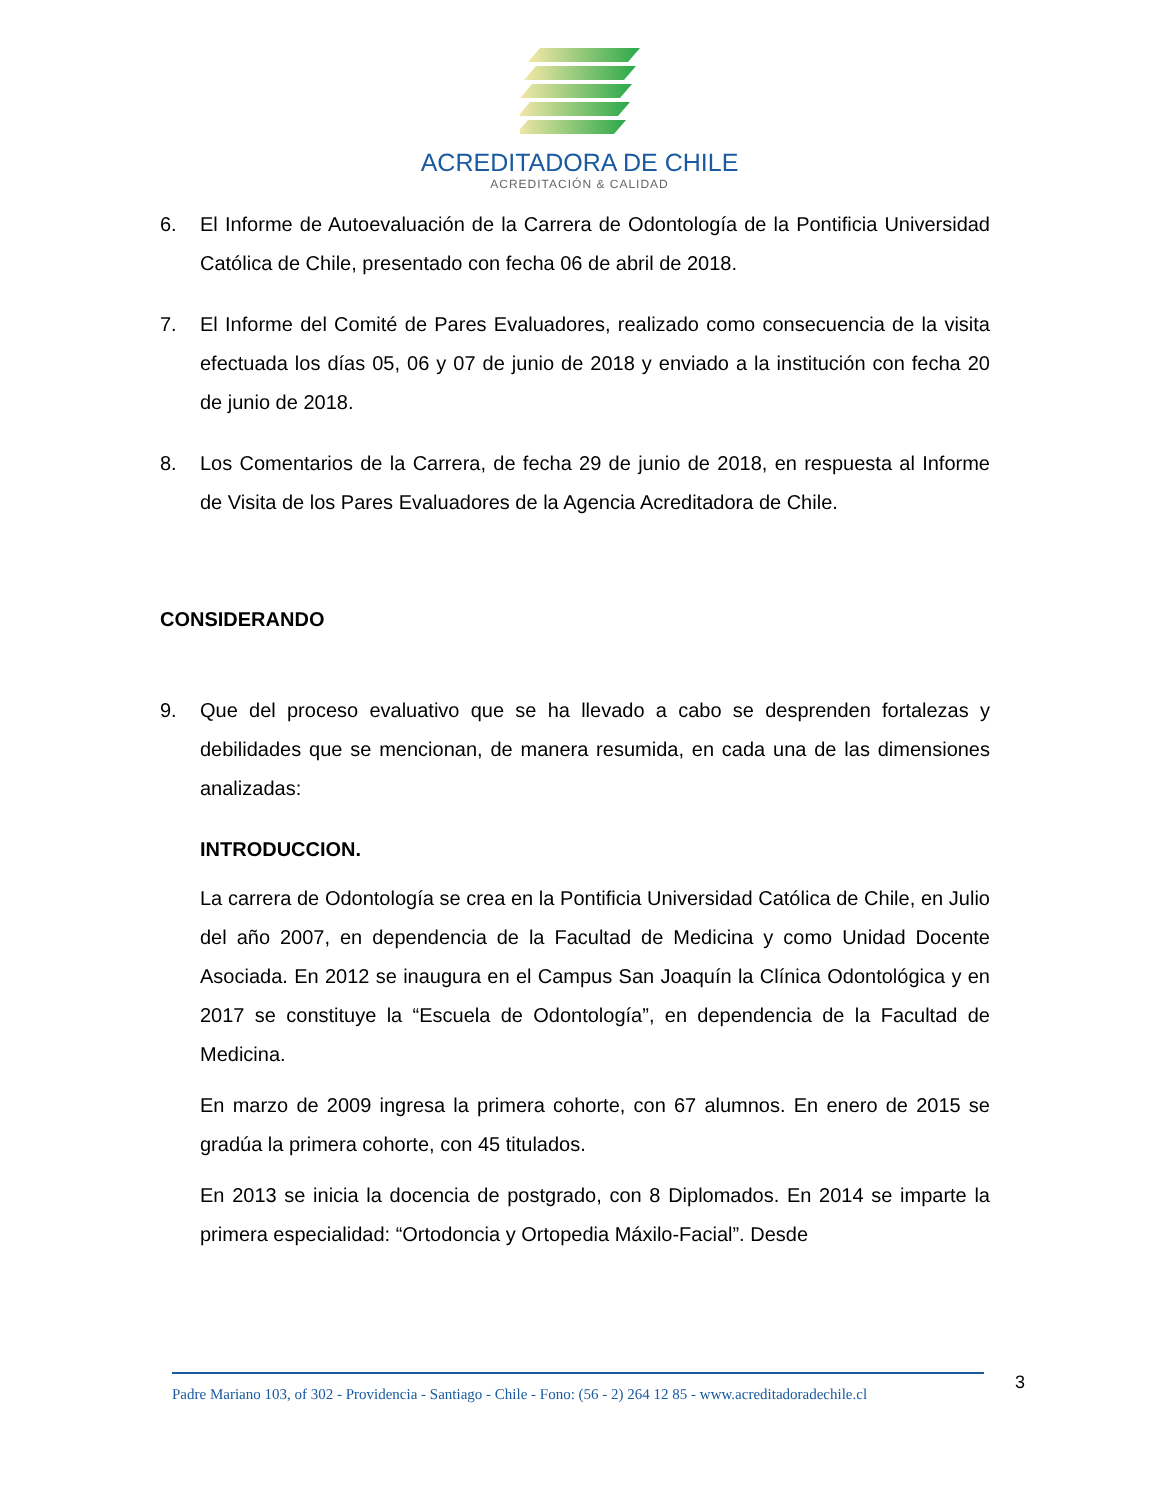ACREDITADORA DE CHILE
ACREDITACIÓN & CALIDAD
6. El Informe de Autoevaluación de la Carrera de Odontología de la Pontificia Universidad Católica de Chile, presentado con fecha 06 de abril de 2018.
7. El Informe del Comité de Pares Evaluadores, realizado como consecuencia de la visita efectuada los días 05, 06 y 07 de junio de 2018 y enviado a la institución con fecha 20 de junio de 2018.
8. Los Comentarios de la Carrera, de fecha 29 de junio de 2018, en respuesta al Informe de Visita de los Pares Evaluadores de la Agencia Acreditadora de Chile.
CONSIDERANDO
9. Que del proceso evaluativo que se ha llevado a cabo se desprenden fortalezas y debilidades que se mencionan, de manera resumida, en cada una de las dimensiones analizadas:
INTRODUCCION.
La carrera de Odontología se crea en la Pontificia Universidad Católica de Chile, en Julio del año 2007, en dependencia de la Facultad de Medicina y como Unidad Docente Asociada. En 2012 se inaugura en el Campus San Joaquín la Clínica Odontológica y en 2017 se constituye la “Escuela de Odontología”, en dependencia de la Facultad de Medicina.
En marzo de 2009 ingresa la primera cohorte, con 67 alumnos. En enero de 2015 se gradúa la primera cohorte, con 45 titulados.
En 2013 se inicia la docencia de postgrado, con 8 Diplomados. En 2014 se imparte la primera especialidad: “Ortodoncia y Ortopedia Máxilo-Facial”. Desde
Padre Mariano 103, of 302 - Providencia - Santiago - Chile - Fono: (56 - 2) 264 12 85 - www.acreditadoradechile.cl
3